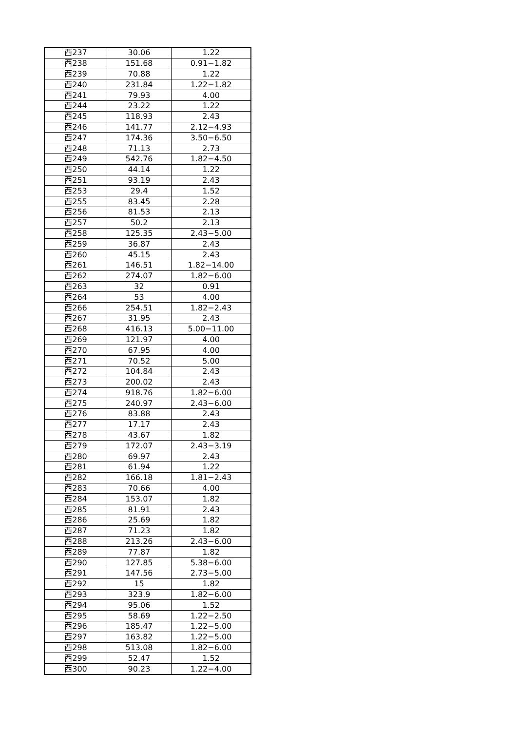| 西237 | 30.06 | 1.22 |
| 西238 | 151.68 | 0.91−1.82 |
| 西239 | 70.88 | 1.22 |
| 西240 | 231.84 | 1.22−1.82 |
| 西241 | 79.93 | 4.00 |
| 西244 | 23.22 | 1.22 |
| 西245 | 118.93 | 2.43 |
| 西246 | 141.77 | 2.12−4.93 |
| 西247 | 174.36 | 3.50−6.50 |
| 西248 | 71.13 | 2.73 |
| 西249 | 542.76 | 1.82−4.50 |
| 西250 | 44.14 | 1.22 |
| 西251 | 93.19 | 2.43 |
| 西253 | 29.4 | 1.52 |
| 西255 | 83.45 | 2.28 |
| 西256 | 81.53 | 2.13 |
| 西257 | 50.2 | 2.13 |
| 西258 | 125.35 | 2.43−5.00 |
| 西259 | 36.87 | 2.43 |
| 西260 | 45.15 | 2.43 |
| 西261 | 146.51 | 1.82−14.00 |
| 西262 | 274.07 | 1.82−6.00 |
| 西263 | 32 | 0.91 |
| 西264 | 53 | 4.00 |
| 西266 | 254.51 | 1.82−2.43 |
| 西267 | 31.95 | 2.43 |
| 西268 | 416.13 | 5.00−11.00 |
| 西269 | 121.97 | 4.00 |
| 西270 | 67.95 | 4.00 |
| 西271 | 70.52 | 5.00 |
| 西272 | 104.84 | 2.43 |
| 西273 | 200.02 | 2.43 |
| 西274 | 918.76 | 1.82−6.00 |
| 西275 | 240.97 | 2.43−6.00 |
| 西276 | 83.88 | 2.43 |
| 西277 | 17.17 | 2.43 |
| 西278 | 43.67 | 1.82 |
| 西279 | 172.07 | 2.43−3.19 |
| 西280 | 69.97 | 2.43 |
| 西281 | 61.94 | 1.22 |
| 西282 | 166.18 | 1.81−2.43 |
| 西283 | 70.66 | 4.00 |
| 西284 | 153.07 | 1.82 |
| 西285 | 81.91 | 2.43 |
| 西286 | 25.69 | 1.82 |
| 西287 | 71.23 | 1.82 |
| 西288 | 213.26 | 2.43−6.00 |
| 西289 | 77.87 | 1.82 |
| 西290 | 127.85 | 5.38−6.00 |
| 西291 | 147.56 | 2.73−5.00 |
| 西292 | 15 | 1.82 |
| 西293 | 323.9 | 1.82−6.00 |
| 西294 | 95.06 | 1.52 |
| 西295 | 58.69 | 1.22−2.50 |
| 西296 | 185.47 | 1.22−5.00 |
| 西297 | 163.82 | 1.22−5.00 |
| 西298 | 513.08 | 1.82−6.00 |
| 西299 | 52.47 | 1.52 |
| 西300 | 90.23 | 1.22−4.00 |